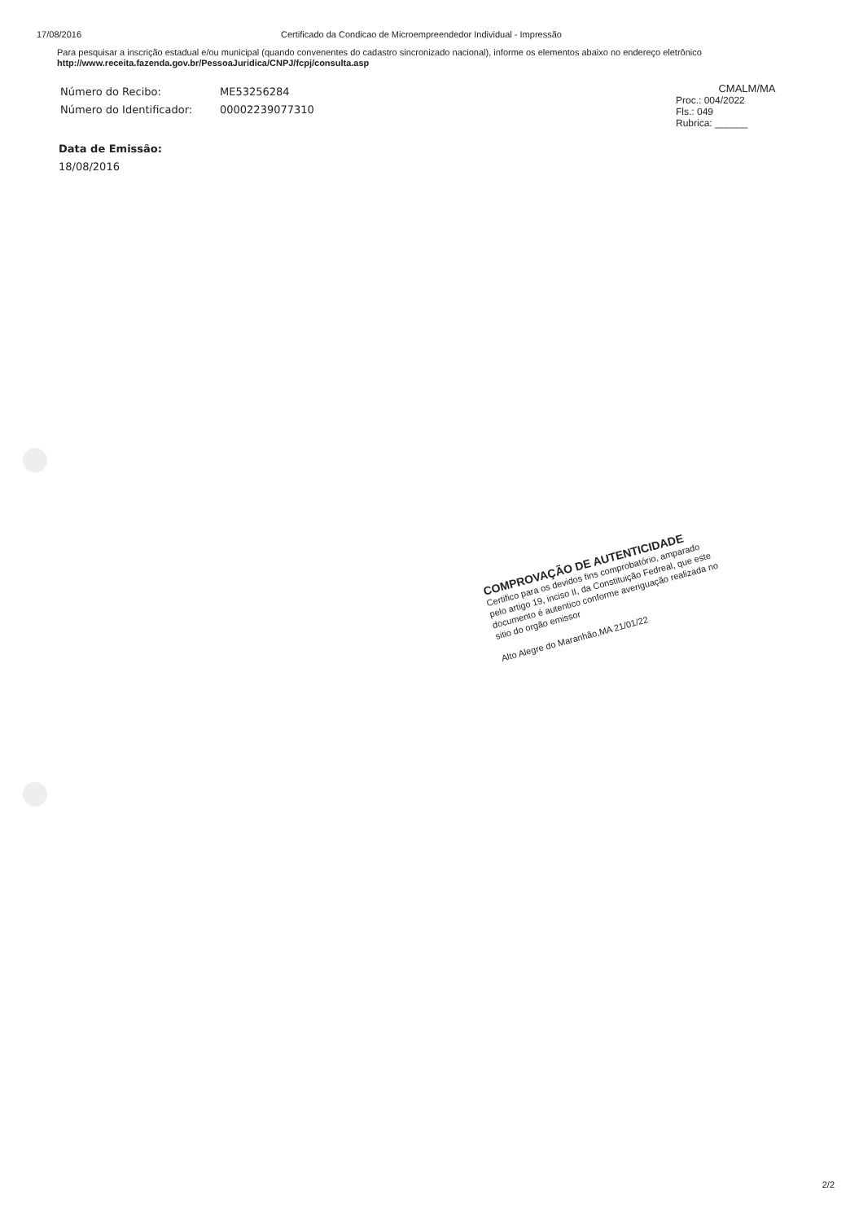17/08/2016 Certificado da Condicao de Microempreendedor Individual - Impressão
Para pesquisar a inscrição estadual e/ou municipal (quando convenentes do cadastro sincronizado nacional), informe os elementos abaixo no endereço eletrônico http://www.receita.fazenda.gov.br/PessoaJuridica/CNPJ/fcpj/consulta.asp
Número do Recibo: ME53256284
Número do Identificador: 000022390773​10
CMALM/MA
Proc.: 004/2022
Fls.: 049
Rubrica: ______
Data de Emissão:
18/08/2016
COMPROVAÇÃO DE AUTENTICIDADE
Certifico para os devidos fins comprobatório, amparado pelo artigo 19, inciso II, da Constituição Fedreal, que este documento é autentico conforme averiguação realizada no sitio do orgão emissor
Alto Alegre do Maranhão,MA 21/01/22
2/2